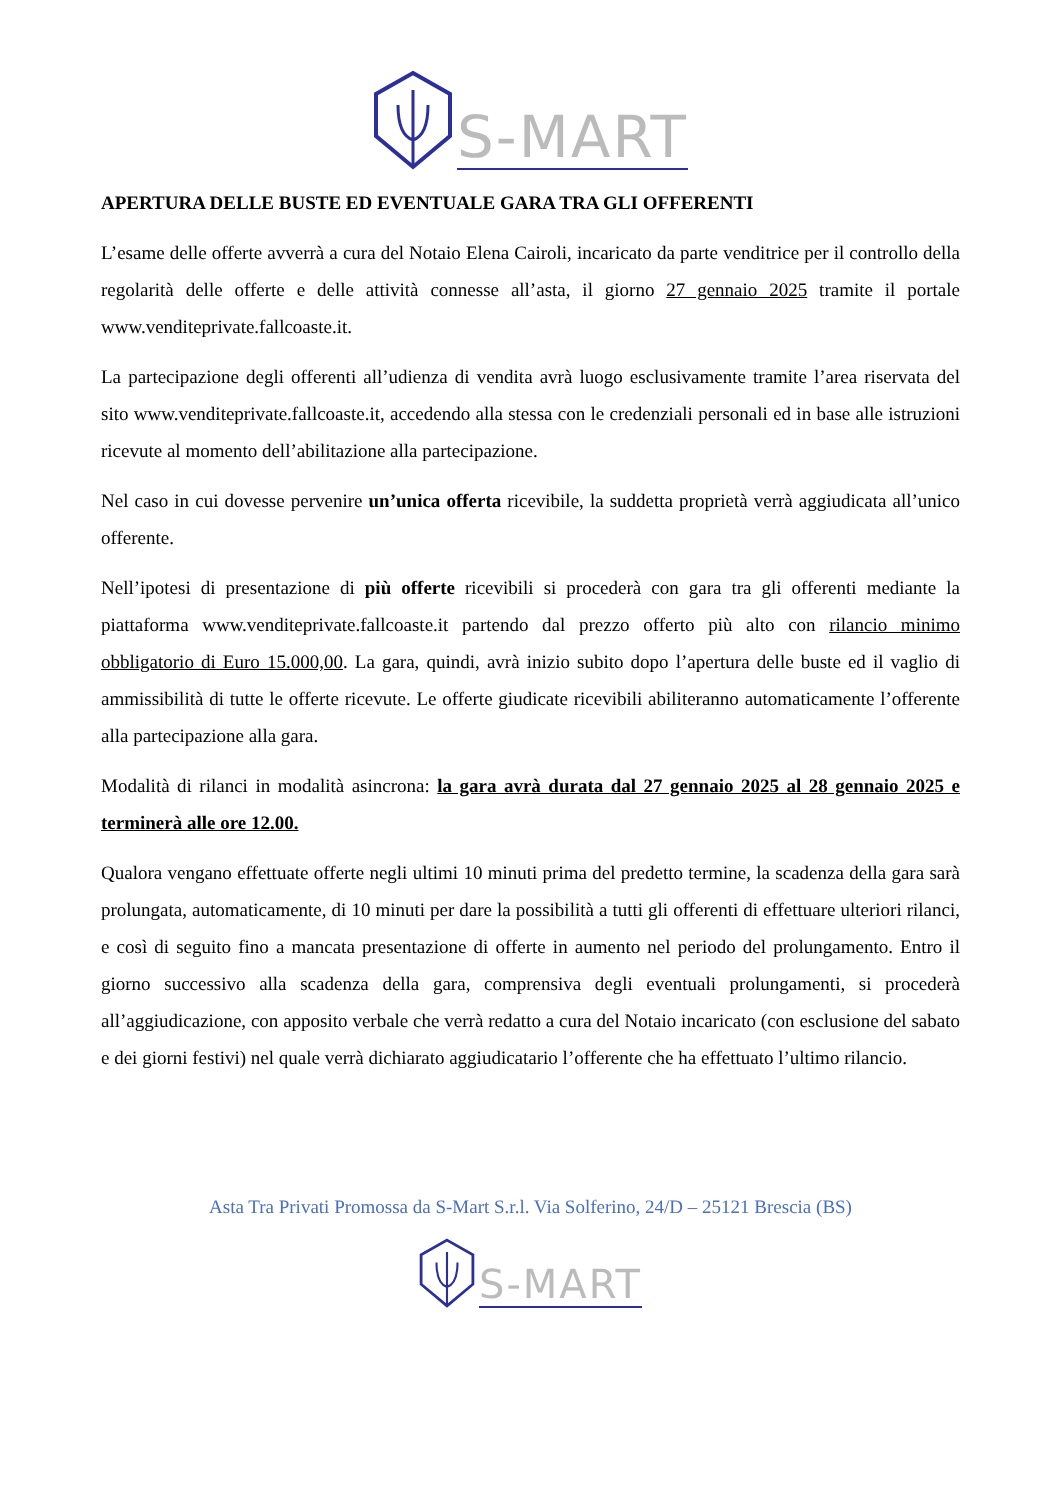S-MART
APERTURA DELLE BUSTE ED EVENTUALE GARA TRA GLI OFFERENTI
L’esame delle offerte avverrà a cura del Notaio Elena Cairoli, incaricato da parte venditrice per il controllo della regolarità delle offerte e delle attività connesse all’asta, il giorno 27 gennaio 2025 tramite il portale www.venditeprivate.fallcoaste.it.
La partecipazione degli offerenti all’udienza di vendita avrà luogo esclusivamente tramite l’area riservata del sito www.venditeprivate.fallcoaste.it, accedendo alla stessa con le credenziali personali ed in base alle istruzioni ricevute al momento dell’abilitazione alla partecipazione.
Nel caso in cui dovesse pervenire un’unica offerta ricevibile, la suddetta proprietà verrà aggiudicata all’unico offerente.
Nell’ipotesi di presentazione di più offerte ricevibili si procederà con gara tra gli offerenti mediante la piattaforma www.venditeprivate.fallcoaste.it partendo dal prezzo offerto più alto con rilancio minimo obbligatorio di Euro 15.000,00. La gara, quindi, avrà inizio subito dopo l’apertura delle buste ed il vaglio di ammissibilità di tutte le offerte ricevute. Le offerte giudicate ricevibili abiliteranno automaticamente l’offerente alla partecipazione alla gara.
Modalità di rilanci in modalità asincrona: la gara avrà durata dal 27 gennaio 2025 al 28 gennaio 2025 e terminerà alle ore 12.00.
Qualora vengano effettuate offerte negli ultimi 10 minuti prima del predetto termine, la scadenza della gara sarà prolungata, automaticamente, di 10 minuti per dare la possibilità a tutti gli offerenti di effettuare ulteriori rilanci, e così di seguito fino a mancata presentazione di offerte in aumento nel periodo del prolungamento. Entro il giorno successivo alla scadenza della gara, comprensiva degli eventuali prolungamenti, si procederà all’aggiudicazione, con apposito verbale che verrà redatto a cura del Notaio incaricato (con esclusione del sabato e dei giorni festivi) nel quale verrà dichiarato aggiudicatario l’offerente che ha effettuato l’ultimo rilancio.
Asta Tra Privati Promossa da S-Mart S.r.l. Via Solferino, 24/D – 25121 Brescia (BS)
S-MART